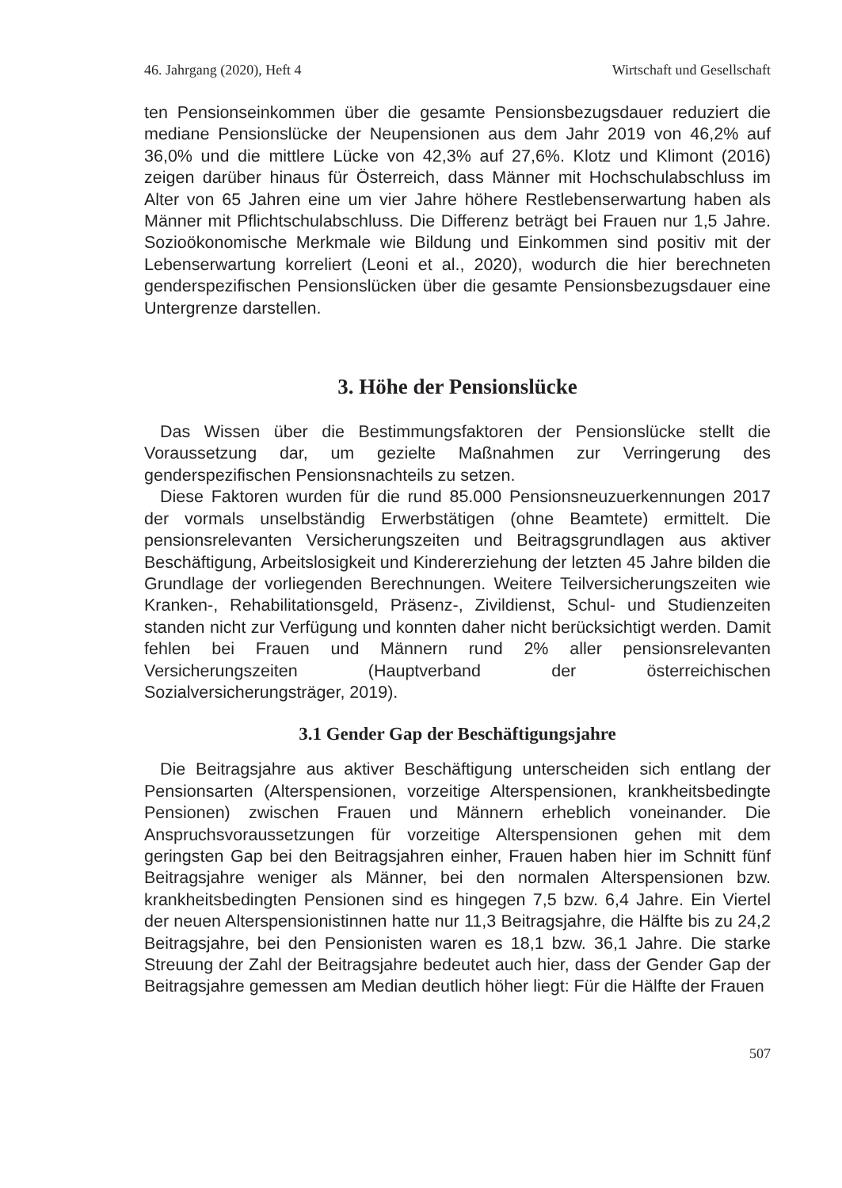46. Jahrgang (2020), Heft 4 Wirtschaft und Gesellschaft
ten Pensionseinkommen über die gesamte Pensionsbezugsdauer reduziert die mediane Pensionslücke der Neupensionen aus dem Jahr 2019 von 46,2% auf 36,0% und die mittlere Lücke von 42,3% auf 27,6%. Klotz und Klimont (2016) zeigen darüber hinaus für Österreich, dass Männer mit Hochschulabschluss im Alter von 65 Jahren eine um vier Jahre höhere Restlebenserwartung haben als Männer mit Pflichtschulabschluss. Die Differenz beträgt bei Frauen nur 1,5 Jahre. Sozioökonomische Merkmale wie Bildung und Einkommen sind positiv mit der Lebenserwartung korreliert (Leoni et al., 2020), wodurch die hier berechneten genderspezifischen Pensionslücken über die gesamte Pensionsbezugsdauer eine Untergrenze darstellen.
3. Höhe der Pensionslücke
Das Wissen über die Bestimmungsfaktoren der Pensionslücke stellt die Voraussetzung dar, um gezielte Maßnahmen zur Verringerung des genderspezifischen Pensionsnachteils zu setzen.
Diese Faktoren wurden für die rund 85.000 Pensionsneuzuerkennungen 2017 der vormals unselbständig Erwerbstätigen (ohne Beamtete) ermittelt. Die pensionsrelevanten Versicherungszeiten und Beitragsgrundlagen aus aktiver Beschäftigung, Arbeitslosigkeit und Kindererziehung der letzten 45 Jahre bilden die Grundlage der vorliegenden Berechnungen. Weitere Teilversicherungszeiten wie Kranken-, Rehabilitationsgeld, Präsenz-, Zivildienst, Schul- und Studienzeiten standen nicht zur Verfügung und konnten daher nicht berücksichtigt werden. Damit fehlen bei Frauen und Männern rund 2% aller pensionsrelevanten Versicherungszeiten (Hauptverband der österreichischen Sozialversicherungsträger, 2019).
3.1 Gender Gap der Beschäftigungsjahre
Die Beitragsjahre aus aktiver Beschäftigung unterscheiden sich entlang der Pensionsarten (Alterspensionen, vorzeitige Alterspensionen, krankheitsbedingte Pensionen) zwischen Frauen und Männern erheblich voneinander. Die Anspruchsvoraussetzungen für vorzeitige Alterspensionen gehen mit dem geringsten Gap bei den Beitragsjahren einher, Frauen haben hier im Schnitt fünf Beitragsjahre weniger als Männer, bei den normalen Alterspensionen bzw. krankheitsbedingten Pensionen sind es hingegen 7,5 bzw. 6,4 Jahre. Ein Viertel der neuen Alterspensionistinnen hatte nur 11,3 Beitragsjahre, die Hälfte bis zu 24,2 Beitragsjahre, bei den Pensionisten waren es 18,1 bzw. 36,1 Jahre. Die starke Streuung der Zahl der Beitragsjahre bedeutet auch hier, dass der Gender Gap der Beitragsjahre gemessen am Median deutlich höher liegt: Für die Hälfte der Frauen
507